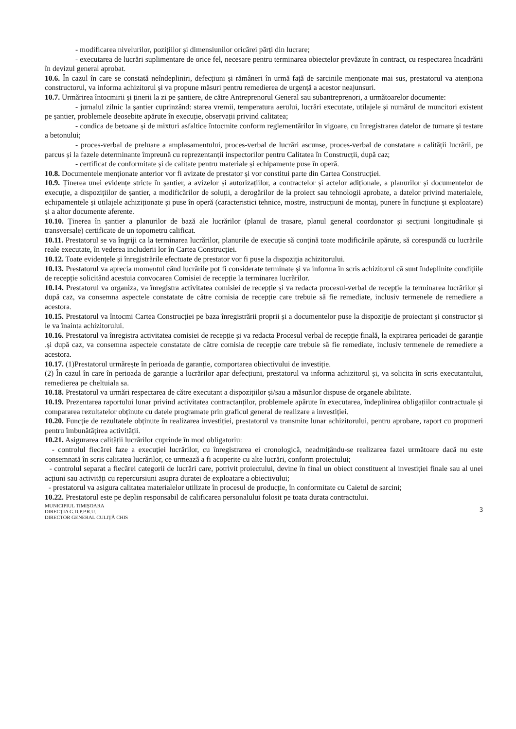- modificarea nivelurilor, pozițiilor și dimensiunilor oricărei părți din lucrare;
- executarea de lucrări suplimentare de orice fel, necesare pentru terminarea obiectelor prevăzute în contract, cu respectarea încadrării în devizul general aprobat.
10.6. În cazul în care se constată neîndepliniri, defecțiuni și rămâneri în urmă față de sarcinile menționate mai sus, prestatorul va atenționa constructorul, va informa achizitorul și va propune măsuri pentru remedierea de urgență a acestor neajunsuri.
10.7. Urmărirea întocmirii și ținerii la zi pe șantiere, de către Antreprenorul General sau subantreprenori, a următoarelor documente:
- jurnalul zilnic la șantier cuprinzând: starea vremii, temperatura aerului, lucrări executate, utilajele și numărul de muncitori existent pe șantier, problemele deosebite apărute în execuție, observații privind calitatea;
- condica de betoane și de mixturi asfaltice întocmite conform reglementărilor în vigoare, cu înregistrarea datelor de turnare și testare a betonului;
- proces-verbal de preluare a amplasamentului, proces-verbal de lucrări ascunse, proces-verbal de constatare a calității lucrării, pe parcus și la fazele determinante împreună cu reprezentanții inspectorilor pentru Calitatea în Construcții, după caz;
- certificat de conformitate și de calitate pentru materiale și echipamente puse în operă.
10.8. Documentele menționate anterior vor fi avizate de prestator și vor constitui parte din Cartea Construcției.
10.9. Ținerea unei evidențe stricte în șantier, a avizelor și autorizațiilor, a contractelor și actelor adiționale, a planurilor și documentelor de execuție, a dispozițiilor de șantier, a modificărilor de soluții, a derogărilor de la proiect sau tehnologii aprobate, a datelor privind materialele, echipamentele și utilajele achiziționate și puse în operă (caracteristici tehnice, mostre, instrucțiuni de montaj, punere în funcțiune și exploatare) și a altor documente aferente.
10.10. Ținerea în șantier a planurilor de bază ale lucrărilor (planul de trasare, planul general coordonator și secțiuni longitudinale și transversale) certificate de un topometru calificat.
10.11. Prestatorul se va îngriji ca la terminarea lucrărilor, planurile de execuție să conțină toate modificările apărute, să corespundă cu lucrările reale executate, în vederea includerii lor în Cartea Construcției.
10.12. Toate evidențele și înregistrările efectuate de prestator vor fi puse la dispoziția achizitorului.
10.13. Prestatorul va aprecia momentul când lucrările pot fi considerate terminate și va informa în scris achizitorul că sunt îndeplinite condițiile de recepție solicitând acestuia convocarea Comisiei de recepție la terminarea lucrărilor.
10.14. Prestatorul va organiza, va înregistra activitatea comisiei de recepție și va redacta procesul-verbal de recepție la terminarea lucrărilor și după caz, va consemna aspectele constatate de către comisia de recepție care trebuie să fie remediate, inclusiv termenele de remediere a acestora.
10.15. Prestatorul va întocmi Cartea Construcției pe baza înregistrării proprii și a documentelor puse la dispoziție de proiectant și constructor și le va înainta achizitorului.
10.16. Prestatorul va înregistra activitatea comisiei de recepție și va redacta Procesul verbal de recepție finală, la expirarea perioadei de garanție .și după caz, va consemna aspectele constatate de către comisia de recepție care trebuie să fie remediate, inclusiv termenele de remediere a acestora.
10.17. (1)Prestatorul urmărește în perioada de garanție, comportarea obiectivului de investiție.
(2) În cazul în care în perioada de garanție a lucrărilor apar defecțiuni, prestatorul va informa achizitorul și, va solicita în scris executantului, remedierea pe cheltuiala sa.
10.18. Prestatorul va urmări respectarea de către executant a dispozițiilor și/sau a măsurilor dispuse de organele abilitate.
10.19. Prezentarea raportului lunar privind activitatea contractanților, problemele apărute în executarea, îndeplinirea obligațiilor contractuale și compararea rezultatelor obținute cu datele programate prin graficul general de realizare a investiției.
10.20. Funcție de rezultatele obținute în realizarea investiției, prestatorul va transmite lunar achizitorului, pentru aprobare, raport cu propuneri pentru îmbunătățirea activității.
10.21. Asigurarea calității lucrărilor cuprinde în mod obligatoriu:
- controlul fiecărei faze a execuției lucrărilor, cu înregistrarea ei cronologică, neadmițându-se realizarea fazei următoare dacă nu este consemnată în scris calitatea lucrărilor, ce urmează a fi acoperite cu alte lucrări, conform proiectului;
- controlul separat a fiecărei categorii de lucrări care, potrivit proiectului, devine în final un obiect constituent al investiției finale sau al unei acțiuni sau activități cu repercursiuni asupra duratei de exploatare a obiectivului;
- prestatorul va asigura calitatea materialelor utilizate în procesul de producție, în conformitate cu Caietul de sarcini;
10.22. Prestatorul este pe deplin responsabil de calificarea personalului folosit pe toata durata contractului.
MUNICIPIUL TIMIȘOARA
DIRECȚIA G.D.P.P.R.U.
DIRECTOR GENERAL CULIȚĂ CHIS
3